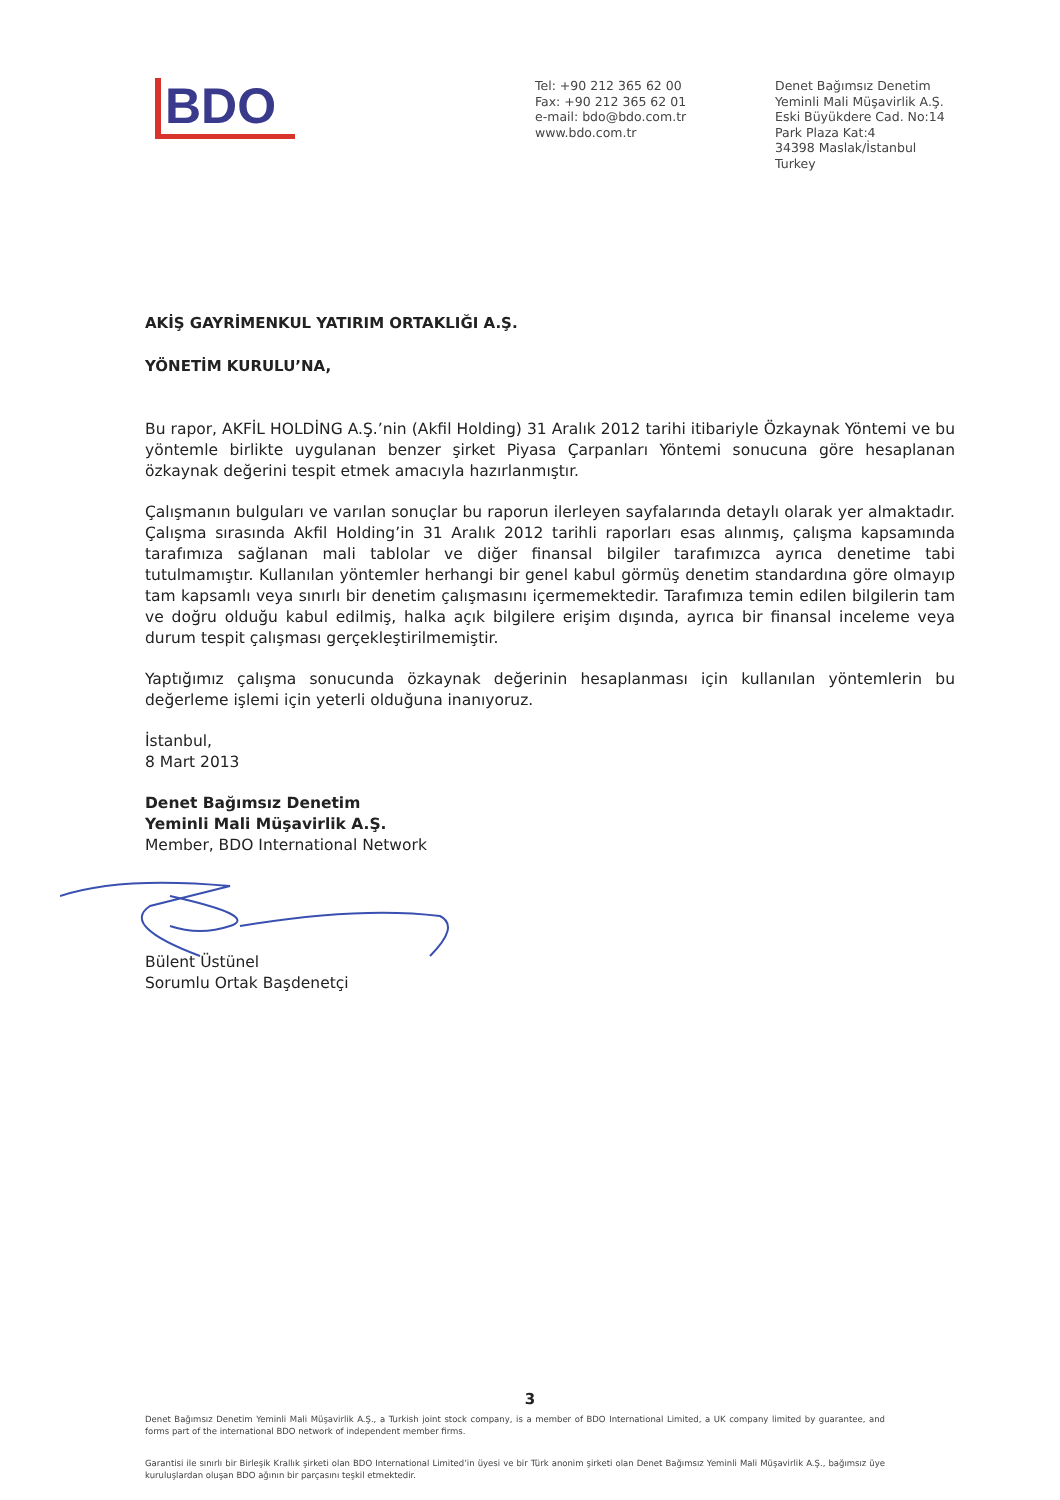BDO
Tel: +90 212 365 62 00
Fax: +90 212 365 62 01
e-mail: bdo@bdo.com.tr
www.bdo.com.tr
Denet Bağımsız Denetim
Yeminli Mali Müşavirlik A.Ş.
Eski Büyükdere Cad. No:14
Park Plaza Kat:4
34398 Maslak/İstanbul
Turkey
AKİŞ GAYRİMENKUL YATIRIM ORTAKLIĞI A.Ş.
YÖNETİM KURULU’NA,
Bu rapor, AKFİL HOLDİNG A.Ş.’nin (Akfil Holding) 31 Aralık 2012 tarihi itibariyle Özkaynak Yöntemi ve bu yöntemle birlikte uygulanan benzer şirket Piyasa Çarpanları Yöntemi sonucuna göre hesaplanan özkaynak değerini tespit etmek amacıyla hazırlanmıştır.
Çalışmanın bulguları ve varılan sonuçlar bu raporun ilerleyen sayfalarında detaylı olarak yer almaktadır. Çalışma sırasında Akfil Holding’in 31 Aralık 2012 tarihli raporları esas alınmış, çalışma kapsamında tarafımıza sağlanan mali tablolar ve diğer finansal bilgiler tarafımızca ayrıca denetime tabi tutulmamıştır. Kullanılan yöntemler herhangi bir genel kabul görmüş denetim standardına göre olmayıp tam kapsamlı veya sınırlı bir denetim çalışmasını içermemektedir. Tarafımıza temin edilen bilgilerin tam ve doğru olduğu kabul edilmiş, halka açık bilgilere erişim dışında, ayrıca bir finansal inceleme veya durum tespit çalışması gerçekleştirilmemiştir.
Yaptığımız çalışma sonucunda özkaynak değerinin hesaplanması için kullanılan yöntemlerin bu değerleme işlemi için yeterli olduğuna inanıyoruz.
İstanbul,
8 Mart 2013
Denet Bağımsız Denetim
Yeminli Mali Müşavirlik A.Ş.
Member, BDO International Network
Bülent Üstünel
Sorumlu Ortak Başdenetçi
3
Denet Bağımsız Denetim Yeminli Mali Müşavirlik A.Ş., a Turkish joint stock company, is a member of BDO International Limited, a UK company limited by guarantee, and forms part of the international BDO network of independent member firms.
Garantisi ile sınırlı bir Birleşik Krallık şirketi olan BDO International Limited’in üyesi ve bir Türk anonim şirketi olan Denet Bağımsız Yeminli Mali Müşavirlik A.Ş., bağımsız üye kuruluşlardan oluşan BDO ağının bir parçasını teşkil etmektedir.